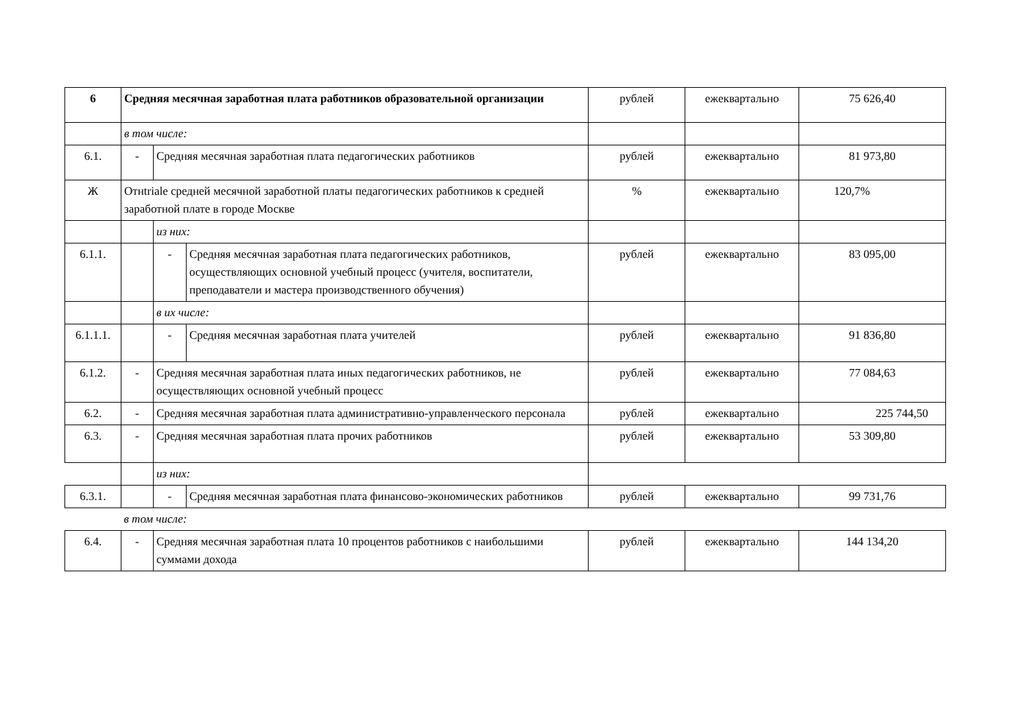| 6 | Средняя месячная заработная плата работников образовательной организации | | | рублей | ежеквартально | 75 626,40 |
| | в том числе: | | | | | |
| 6.1. | - | Средняя месячная заработная плата педагогических работников | | рублей | ежеквартально | 81 973,80 |
| Ж | Отнtriale средней месячной заработной платы педагогических работников к средней заработной плате в городе Москве | | | % | ежеквартально | 120,7% |
| | | из них: | | | | |
| 6.1.1. | | - | Средняя месячная заработная плата педагогических работников, осуществляющих основной учебный процесс (учителя, воспитатели, преподаватели и мастера производственного обучения) | рублей | ежеквартально | 83 095,00 |
| | | в их числе: | | | | |
| 6.1.1.1. | | - | Средняя месячная заработная плата учителей | рублей | ежеквартально | 91 836,80 |
| 6.1.2. | - | Средняя месячная заработная плата иных педагогических работников, не осуществляющих основной учебный процесс | | рублей | ежеквартально | 77 084,63 |
| 6.2. | - | Средняя месячная заработная плата административно-управленческого персонала | | рублей | ежеквартально | 225 744,50 |
| 6.3. | - | Средняя месячная заработная плата прочих работников | | рублей | ежеквартально | 53 309,80 |
| | | из них: | | | | |
| 6.3.1. | | - | Средняя месячная заработная плата финансово-экономических работников | рублей | ежеквартально | 99 731,76 |
| | в том числе: | | | | | |
| 6.4. | - | Средняя месячная заработная плата 10 процентов работников с наибольшими суммами дохода | | рублей | ежеквартально | 144 134,20 |